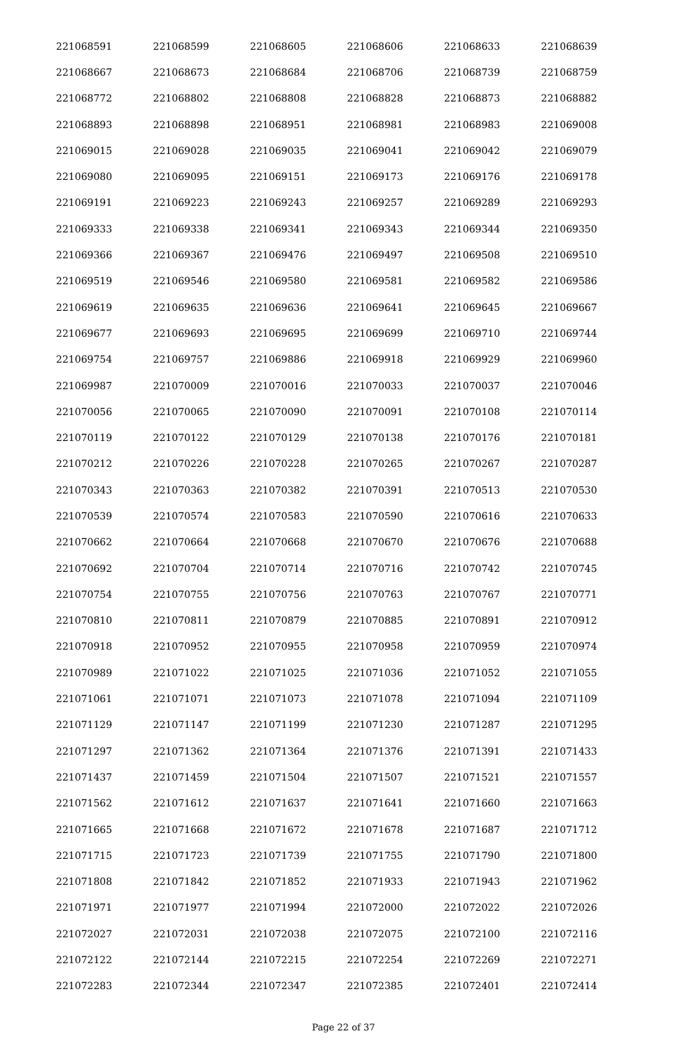| 221068591 | 221068599 | 221068605 | 221068606 | 221068633 | 221068639 |
| 221068667 | 221068673 | 221068684 | 221068706 | 221068739 | 221068759 |
| 221068772 | 221068802 | 221068808 | 221068828 | 221068873 | 221068882 |
| 221068893 | 221068898 | 221068951 | 221068981 | 221068983 | 221069008 |
| 221069015 | 221069028 | 221069035 | 221069041 | 221069042 | 221069079 |
| 221069080 | 221069095 | 221069151 | 221069173 | 221069176 | 221069178 |
| 221069191 | 221069223 | 221069243 | 221069257 | 221069289 | 221069293 |
| 221069333 | 221069338 | 221069341 | 221069343 | 221069344 | 221069350 |
| 221069366 | 221069367 | 221069476 | 221069497 | 221069508 | 221069510 |
| 221069519 | 221069546 | 221069580 | 221069581 | 221069582 | 221069586 |
| 221069619 | 221069635 | 221069636 | 221069641 | 221069645 | 221069667 |
| 221069677 | 221069693 | 221069695 | 221069699 | 221069710 | 221069744 |
| 221069754 | 221069757 | 221069886 | 221069918 | 221069929 | 221069960 |
| 221069987 | 221070009 | 221070016 | 221070033 | 221070037 | 221070046 |
| 221070056 | 221070065 | 221070090 | 221070091 | 221070108 | 221070114 |
| 221070119 | 221070122 | 221070129 | 221070138 | 221070176 | 221070181 |
| 221070212 | 221070226 | 221070228 | 221070265 | 221070267 | 221070287 |
| 221070343 | 221070363 | 221070382 | 221070391 | 221070513 | 221070530 |
| 221070539 | 221070574 | 221070583 | 221070590 | 221070616 | 221070633 |
| 221070662 | 221070664 | 221070668 | 221070670 | 221070676 | 221070688 |
| 221070692 | 221070704 | 221070714 | 221070716 | 221070742 | 221070745 |
| 221070754 | 221070755 | 221070756 | 221070763 | 221070767 | 221070771 |
| 221070810 | 221070811 | 221070879 | 221070885 | 221070891 | 221070912 |
| 221070918 | 221070952 | 221070955 | 221070958 | 221070959 | 221070974 |
| 221070989 | 221071022 | 221071025 | 221071036 | 221071052 | 221071055 |
| 221071061 | 221071071 | 221071073 | 221071078 | 221071094 | 221071109 |
| 221071129 | 221071147 | 221071199 | 221071230 | 221071287 | 221071295 |
| 221071297 | 221071362 | 221071364 | 221071376 | 221071391 | 221071433 |
| 221071437 | 221071459 | 221071504 | 221071507 | 221071521 | 221071557 |
| 221071562 | 221071612 | 221071637 | 221071641 | 221071660 | 221071663 |
| 221071665 | 221071668 | 221071672 | 221071678 | 221071687 | 221071712 |
| 221071715 | 221071723 | 221071739 | 221071755 | 221071790 | 221071800 |
| 221071808 | 221071842 | 221071852 | 221071933 | 221071943 | 221071962 |
| 221071971 | 221071977 | 221071994 | 221072000 | 221072022 | 221072026 |
| 221072027 | 221072031 | 221072038 | 221072075 | 221072100 | 221072116 |
| 221072122 | 221072144 | 221072215 | 221072254 | 221072269 | 221072271 |
| 221072283 | 221072344 | 221072347 | 221072385 | 221072401 | 221072414 |
Page 22 of 37